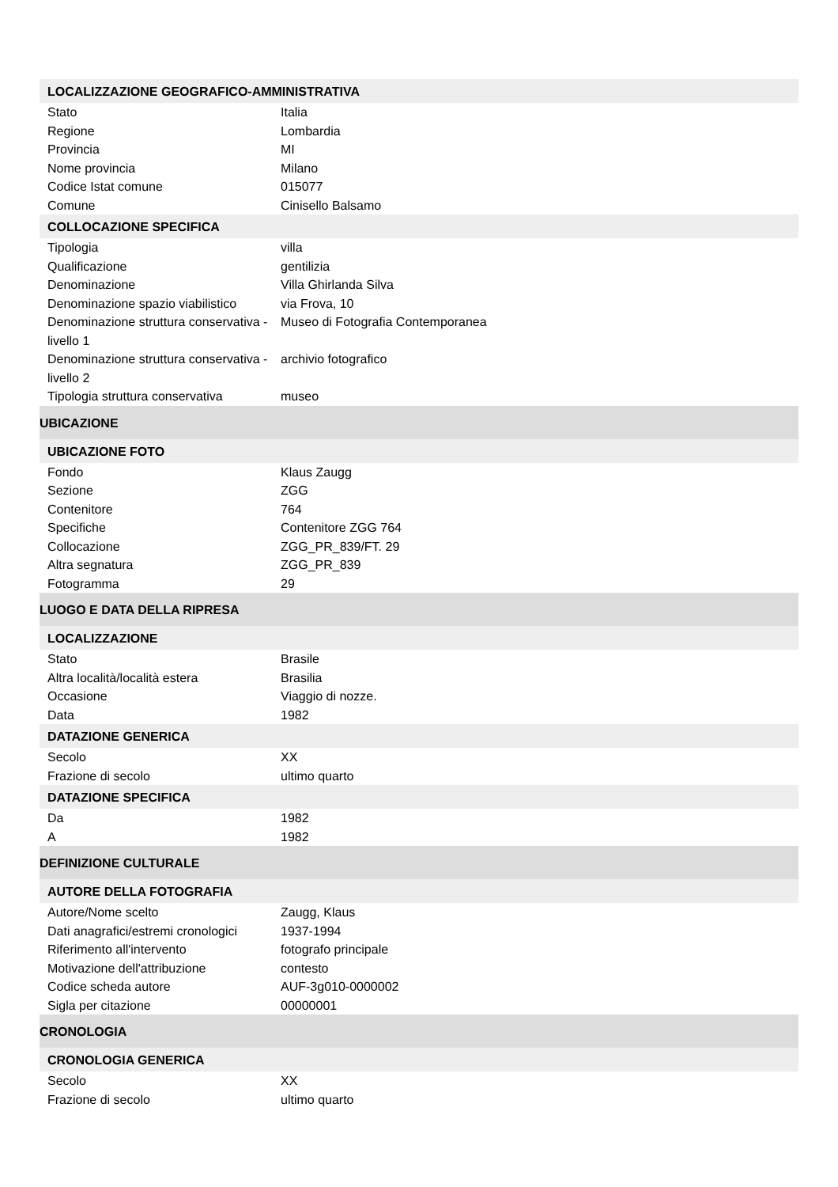| LOCALIZZAZIONE GEOGRAFICO-AMMINISTRATIVA | |
| --- | --- |
| Stato | Italia |
| Regione | Lombardia |
| Provincia | MI |
| Nome provincia | Milano |
| Codice Istat comune | 015077 |
| Comune | Cinisello Balsamo |
| COLLOCAZIONE SPECIFICA | |
| Tipologia | villa |
| Qualificazione | gentilizia |
| Denominazione | Villa Ghirlanda Silva |
| Denominazione spazio viabilistico | via Frova, 10 |
| Denominazione struttura conservativa - livello 1 | Museo di Fotografia Contemporanea |
| Denominazione struttura conservativa - livello 2 | archivio fotografico |
| Tipologia struttura conservativa | museo |
| UBICAZIONE | |
| UBICAZIONE FOTO | |
| Fondo | Klaus Zaugg |
| Sezione | ZGG |
| Contenitore | 764 |
| Specifiche | Contenitore ZGG 764 |
| Collocazione | ZGG_PR_839/FT. 29 |
| Altra segnatura | ZGG_PR_839 |
| Fotogramma | 29 |
| LUOGO E DATA DELLA RIPRESA | |
| LOCALIZZAZIONE | |
| Stato | Brasile |
| Altra località/località estera | Brasilia |
| Occasione | Viaggio di nozze. |
| Data | 1982 |
| DATAZIONE GENERICA | |
| Secolo | XX |
| Frazione di secolo | ultimo quarto |
| DATAZIONE SPECIFICA | |
| Da | 1982 |
| A | 1982 |
| DEFINIZIONE CULTURALE | |
| AUTORE DELLA FOTOGRAFIA | |
| Autore/Nome scelto | Zaugg, Klaus |
| Dati anagrafici/estremi cronologici | 1937-1994 |
| Riferimento all'intervento | fotografo principale |
| Motivazione dell'attribuzione | contesto |
| Codice scheda autore | AUF-3g010-0000002 |
| Sigla per citazione | 00000001 |
| CRONOLOGIA | |
| CRONOLOGIA GENERICA | |
| Secolo | XX |
| Frazione di secolo | ultimo quarto |